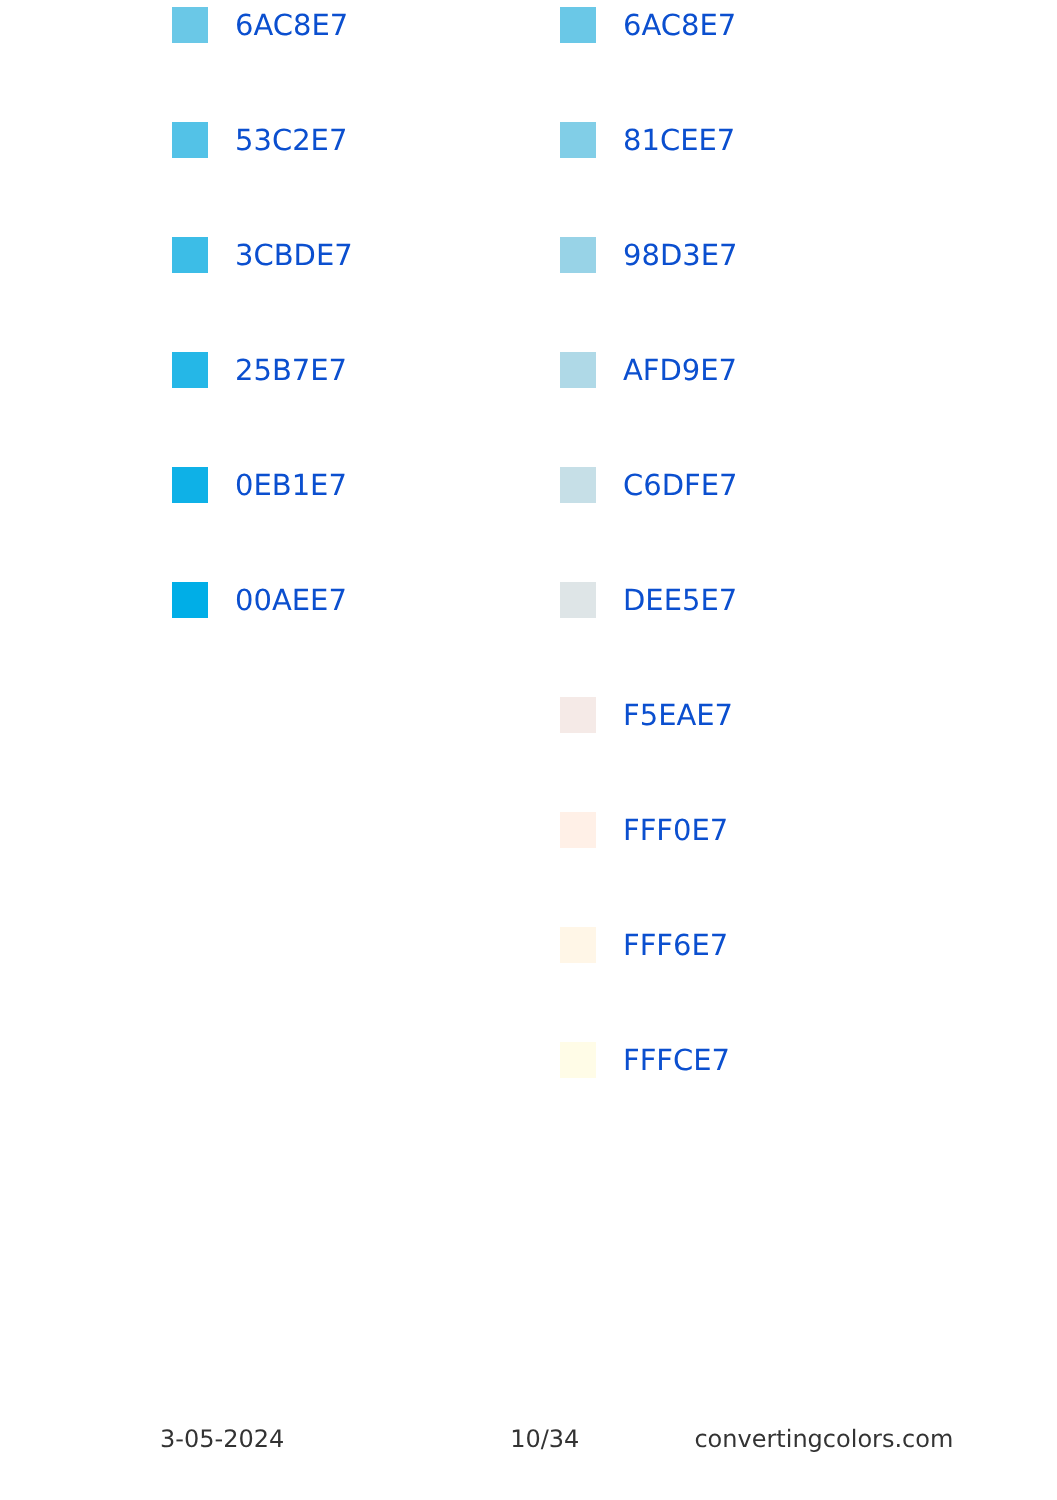6AC8E7
53C2E7
3CBDE7
25B7E7
0EB1E7
00AEE7
6AC8E7
81CEE7
98D3E7
AFD9E7
C6DFE7
DEE5E7
F5EAE7
FFF0E7
FFF6E7
FFFCE7
3-05-2024 10/34 convertingcolors.com